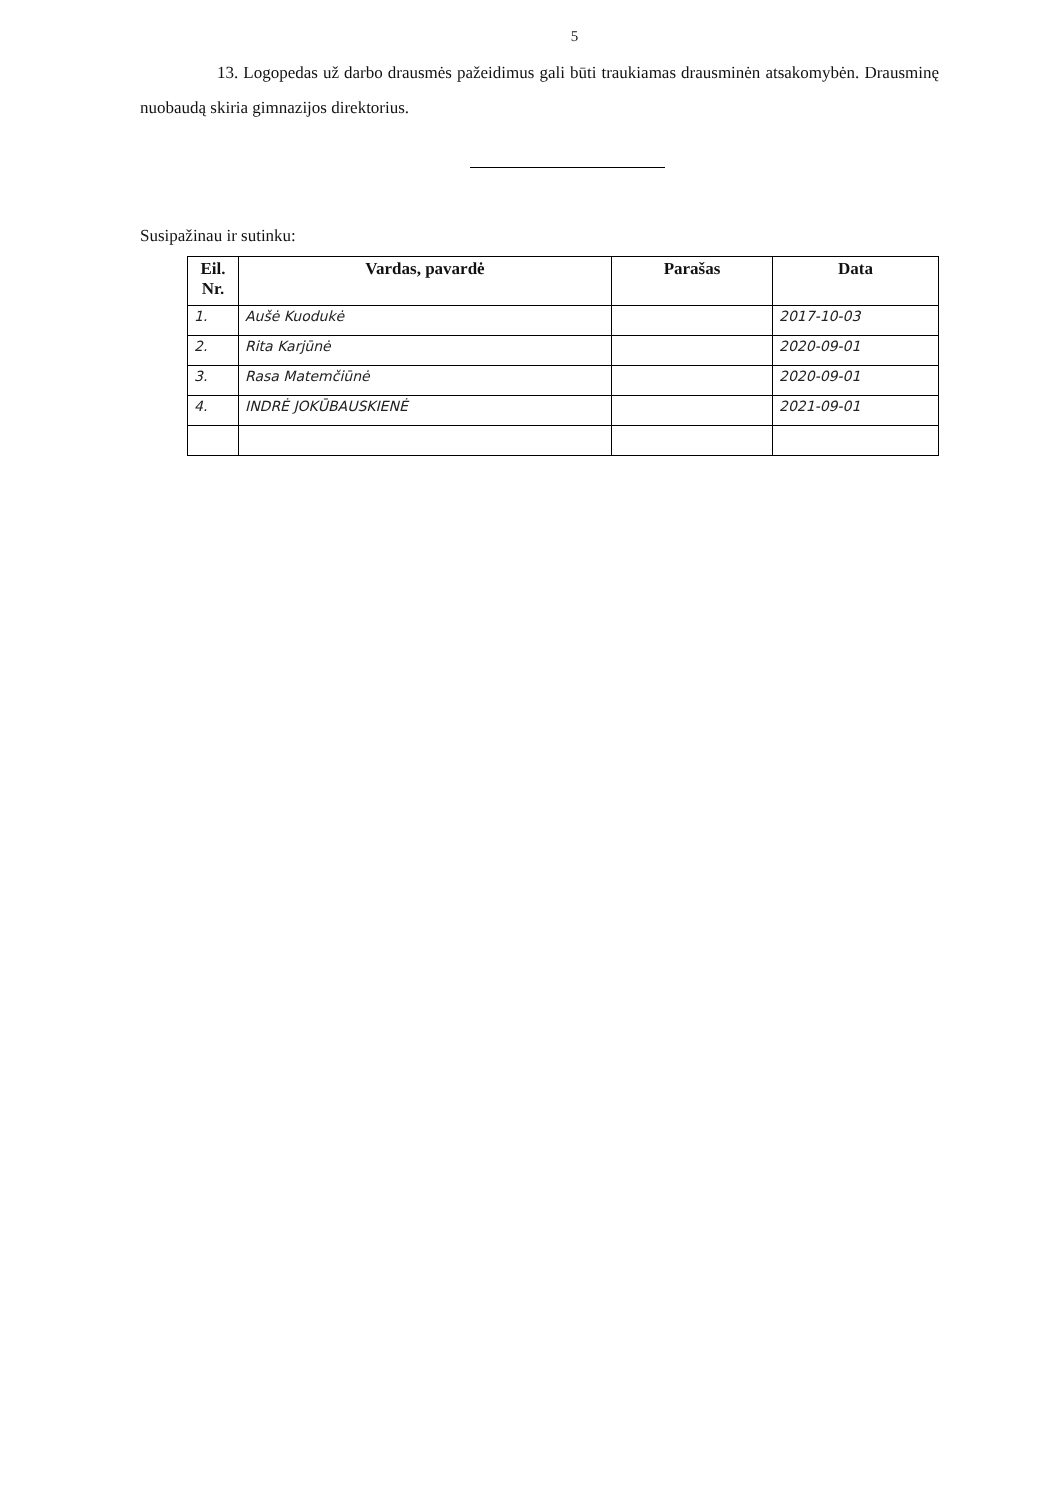5
13. Logopedas už darbo drausmės pažeidimus gali būti traukiamas drausminėn atsakomybėn. Drausminę nuobaudą skiria gimnazijos direktorius.
Susipažinau ir sutinku:
| Eil. Nr. | Vardas, pavardė | Parašas | Data |
| --- | --- | --- | --- |
| 1. | Aušė Kuodukė | | 2017-10-03 |
| 2. | Rita Karjūnė | | 2020-09-01 |
| 3. | Rasa Matemčiūnė | | 2020-09-01 |
| 4. | INDRĖ JOKŪBAUSKIENĖ | | 2021-09-01 |